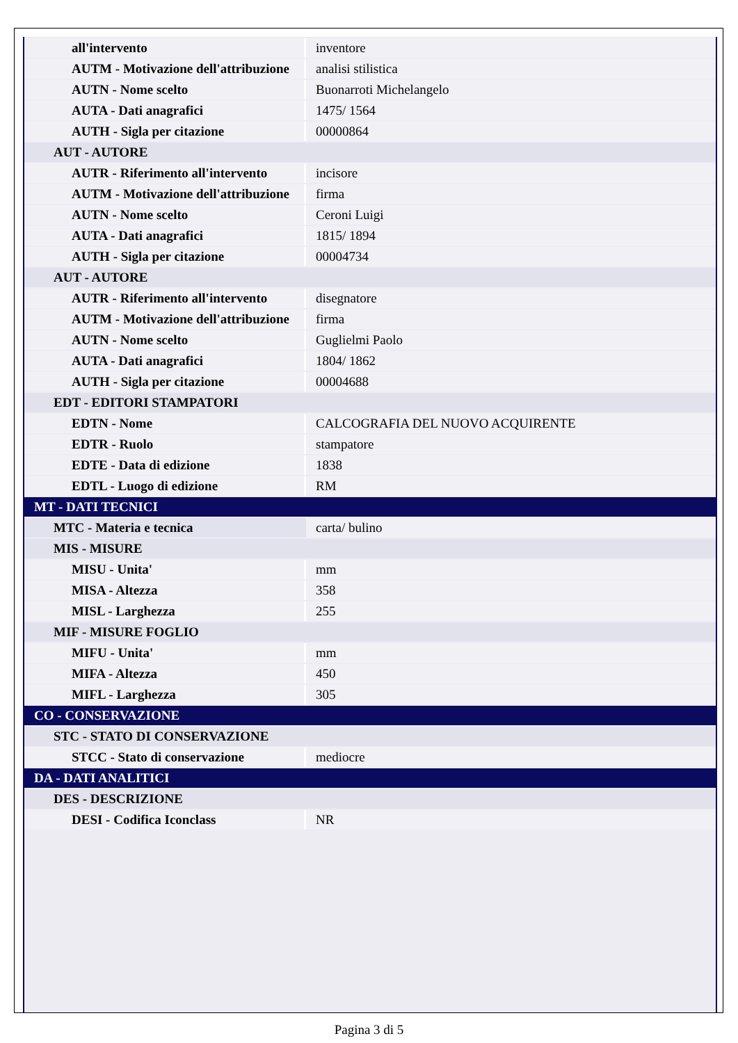| all'intervento | inventore |
| AUTM - Motivazione dell'attribuzione | analisi stilistica |
| AUTN - Nome scelto | Buonarroti Michelangelo |
| AUTA - Dati anagrafici | 1475/ 1564 |
| AUTH - Sigla per citazione | 00000864 |
| AUT - AUTORE | |
| AUTR - Riferimento all'intervento | incisore |
| AUTM - Motivazione dell'attribuzione | firma |
| AUTN - Nome scelto | Ceroni Luigi |
| AUTA - Dati anagrafici | 1815/ 1894 |
| AUTH - Sigla per citazione | 00004734 |
| AUT - AUTORE | |
| AUTR - Riferimento all'intervento | disegnatore |
| AUTM - Motivazione dell'attribuzione | firma |
| AUTN - Nome scelto | Guglielmi Paolo |
| AUTA - Dati anagrafici | 1804/ 1862 |
| AUTH - Sigla per citazione | 00004688 |
| EDT - EDITORI STAMPATORI | |
| EDTN - Nome | CALCOGRAFIA DEL NUOVO ACQUIRENTE |
| EDTR - Ruolo | stampatore |
| EDTE - Data di edizione | 1838 |
| EDTL - Luogo di edizione | RM |
| MT - DATI TECNICI | |
| MTC - Materia e tecnica | carta/ bulino |
| MIS - MISURE | |
| MISU - Unita' | mm |
| MISA - Altezza | 358 |
| MISL - Larghezza | 255 |
| MIF - MISURE FOGLIO | |
| MIFU - Unita' | mm |
| MIFA - Altezza | 450 |
| MIFL - Larghezza | 305 |
| CO - CONSERVAZIONE | |
| STC - STATO DI CONSERVAZIONE | |
| STCC - Stato di conservazione | mediocre |
| DA - DATI ANALITICI | |
| DES - DESCRIZIONE | |
| DESI - Codifica Iconclass | NR |
Pagina 3 di 5